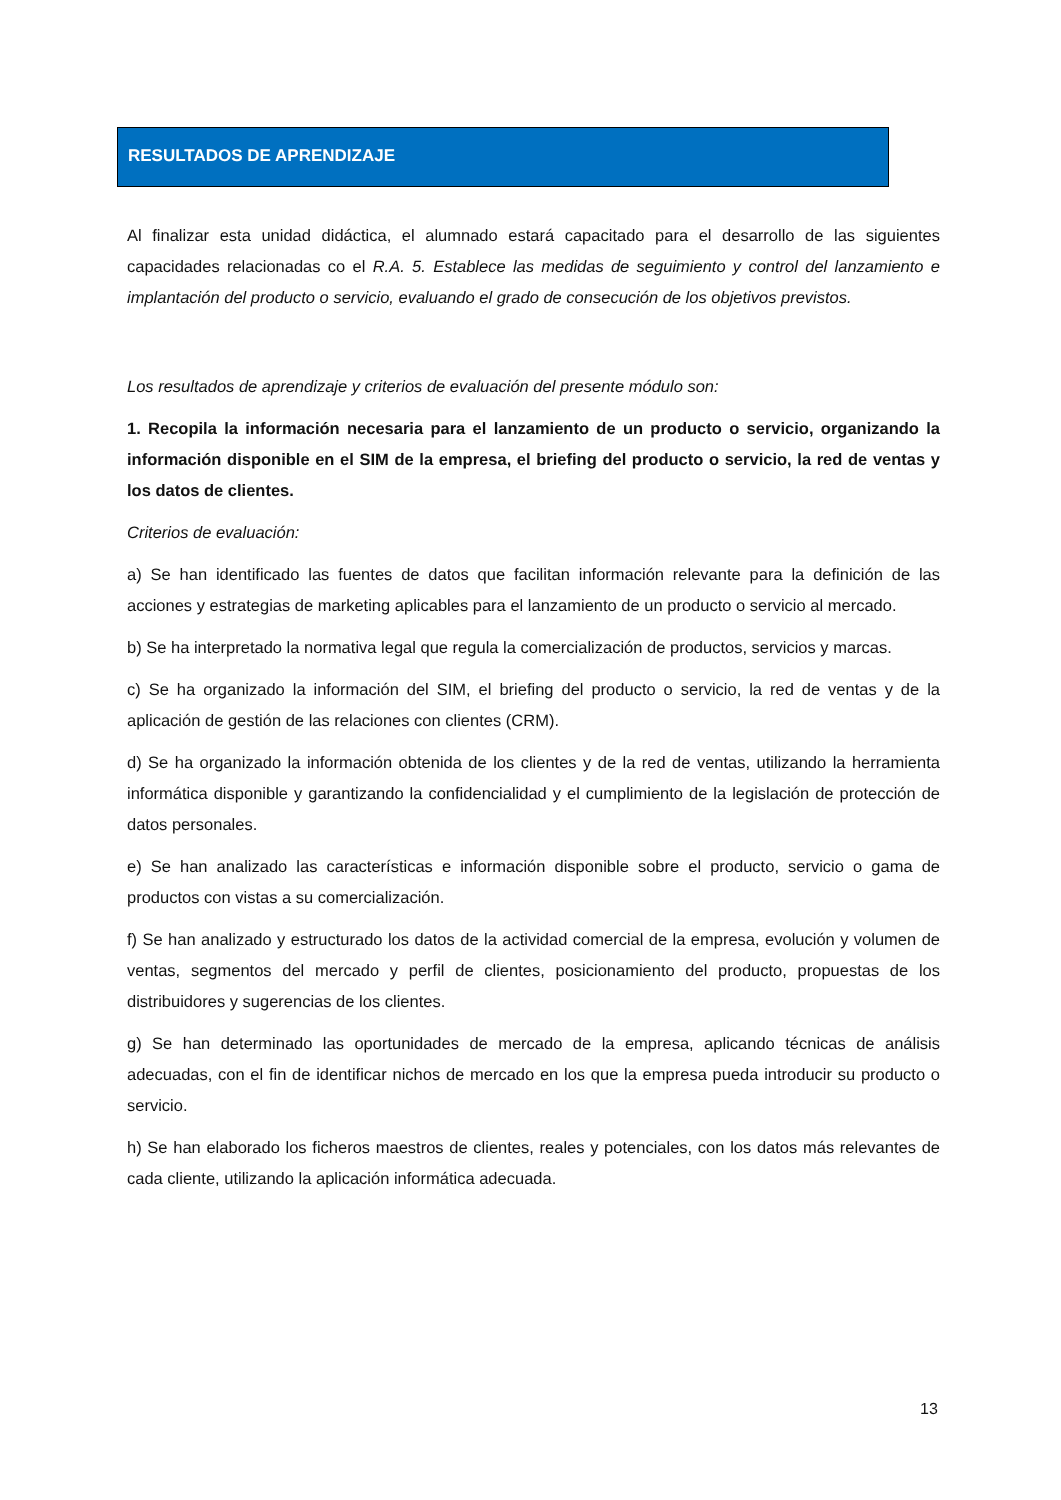RESULTADOS DE APRENDIZAJE
Al finalizar esta unidad didáctica, el alumnado estará capacitado para el desarrollo de las siguientes capacidades relacionadas co el R.A. 5. Establece las medidas de seguimiento y control del lanzamiento e implantación del producto o servicio, evaluando el grado de consecución de los objetivos previstos.
Los resultados de aprendizaje y criterios de evaluación del presente módulo son:
1. Recopila la información necesaria para el lanzamiento de un producto o servicio, organizando la información disponible en el SIM de la empresa, el briefing del producto o servicio, la red de ventas y los datos de clientes.
Criterios de evaluación:
a) Se han identificado las fuentes de datos que facilitan información relevante para la definición de las acciones y estrategias de marketing aplicables para el lanzamiento de un producto o servicio al mercado.
b) Se ha interpretado la normativa legal que regula la comercialización de productos, servicios y marcas.
c) Se ha organizado la información del SIM, el briefing del producto o servicio, la red de ventas y de la aplicación de gestión de las relaciones con clientes (CRM).
d) Se ha organizado la información obtenida de los clientes y de la red de ventas, utilizando la herramienta informática disponible y garantizando la confidencialidad y el cumplimiento de la legislación de protección de datos personales.
e) Se han analizado las características e información disponible sobre el producto, servicio o gama de productos con vistas a su comercialización.
f) Se han analizado y estructurado los datos de la actividad comercial de la empresa, evolución y volumen de ventas, segmentos del mercado y perfil de clientes, posicionamiento del producto, propuestas de los distribuidores y sugerencias de los clientes.
g) Se han determinado las oportunidades de mercado de la empresa, aplicando técnicas de análisis adecuadas, con el fin de identificar nichos de mercado en los que la empresa pueda introducir su producto o servicio.
h) Se han elaborado los ficheros maestros de clientes, reales y potenciales, con los datos más relevantes de cada cliente, utilizando la aplicación informática adecuada.
13